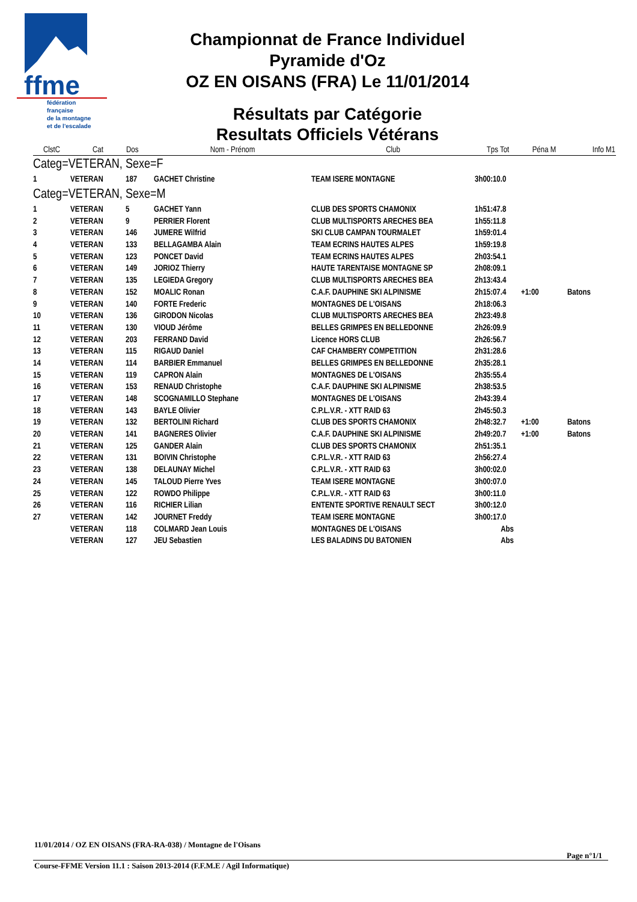ffme
fédération
française
de la montagne
et de l'escalade
Championnat de France Individuel
Pyramide d'Oz
OZ EN OISANS (FRA) Le 11/01/2014
Résultats par Catégorie
Resultats Officiels Vétérans
| ClstC | Cat | Dos | Nom - Prénom | Club | Tps Tot | Péna M | Info M1 |
| --- | --- | --- | --- | --- | --- | --- | --- |
| Categ=VETERAN, Sexe=F | | | | | | | |
| 1 | VETERAN | 187 | GACHET Christine | TEAM ISERE MONTAGNE | 3h00:10.0 | | |
| Categ=VETERAN, Sexe=M | | | | | | | |
| 1 | VETERAN | 5 | GACHET Yann | CLUB DES SPORTS CHAMONIX | 1h51:47.8 | | |
| 2 | VETERAN | 9 | PERRIER Florent | CLUB MULTISPORTS ARECHES BEA | 1h55:11.8 | | |
| 3 | VETERAN | 146 | JUMERE Wilfrid | SKI CLUB CAMPAN TOURMALET | 1h59:01.4 | | |
| 4 | VETERAN | 133 | BELLAGAMBA Alain | TEAM ECRINS HAUTES ALPES | 1h59:19.8 | | |
| 5 | VETERAN | 123 | PONCET David | TEAM ECRINS HAUTES ALPES | 2h03:54.1 | | |
| 6 | VETERAN | 149 | JORIOZ Thierry | HAUTE TARENTAISE MONTAGNE SP | 2h08:09.1 | | |
| 7 | VETERAN | 135 | LEGIEDA Gregory | CLUB MULTISPORTS ARECHES BEA | 2h13:43.4 | | |
| 8 | VETERAN | 152 | MOALIC Ronan | C.A.F. DAUPHINE SKI ALPINISME | 2h15:07.4 | +1:00 | Batons |
| 9 | VETERAN | 140 | FORTE Frederic | MONTAGNES DE L'OISANS | 2h18:06.3 | | |
| 10 | VETERAN | 136 | GIRODON Nicolas | CLUB MULTISPORTS ARECHES BEA | 2h23:49.8 | | |
| 11 | VETERAN | 130 | VIOUD Jérôme | BELLES GRIMPES EN BELLEDONNE | 2h26:09.9 | | |
| 12 | VETERAN | 203 | FERRAND David | Licence HORS CLUB | 2h26:56.7 | | |
| 13 | VETERAN | 115 | RIGAUD Daniel | CAF CHAMBERY COMPETITION | 2h31:28.6 | | |
| 14 | VETERAN | 114 | BARBIER Emmanuel | BELLES GRIMPES EN BELLEDONNE | 2h35:28.1 | | |
| 15 | VETERAN | 119 | CAPRON Alain | MONTAGNES DE L'OISANS | 2h35:55.4 | | |
| 16 | VETERAN | 153 | RENAUD Christophe | C.A.F. DAUPHINE SKI ALPINISME | 2h38:53.5 | | |
| 17 | VETERAN | 148 | SCOGNAMILLO Stephane | MONTAGNES DE L'OISANS | 2h43:39.4 | | |
| 18 | VETERAN | 143 | BAYLE Olivier | C.P.L.V.R. - XTT RAID 63 | 2h45:50.3 | | |
| 19 | VETERAN | 132 | BERTOLINI Richard | CLUB DES SPORTS CHAMONIX | 2h48:32.7 | +1:00 | Batons |
| 20 | VETERAN | 141 | BAGNERES Olivier | C.A.F. DAUPHINE SKI ALPINISME | 2h49:20.7 | +1:00 | Batons |
| 21 | VETERAN | 125 | GANDER Alain | CLUB DES SPORTS CHAMONIX | 2h51:35.1 | | |
| 22 | VETERAN | 131 | BOIVIN Christophe | C.P.L.V.R. - XTT RAID 63 | 2h56:27.4 | | |
| 23 | VETERAN | 138 | DELAUNAY Michel | C.P.L.V.R. - XTT RAID 63 | 3h00:02.0 | | |
| 24 | VETERAN | 145 | TALOUD Pierre Yves | TEAM ISERE MONTAGNE | 3h00:07.0 | | |
| 25 | VETERAN | 122 | ROWDO Philippe | C.P.L.V.R. - XTT RAID 63 | 3h00:11.0 | | |
| 26 | VETERAN | 116 | RICHIER Lilian | ENTENTE SPORTIVE RENAULT SECT | 3h00:12.0 | | |
| 27 | VETERAN | 142 | JOURNET Freddy | TEAM ISERE MONTAGNE | 3h00:17.0 | | |
| | VETERAN | 118 | COLMARD Jean Louis | MONTAGNES DE L'OISANS | Abs | | |
| | VETERAN | 127 | JEU Sebastien | LES BALADINS DU BATONIEN | Abs | | |
11/01/2014 / OZ EN OISANS (FRA-RA-038) / Montagne de l'Oisans
Page n°1/1
Course-FFME Version 11.1 : Saison 2013-2014 (F.F.M.E / Agil Informatique)